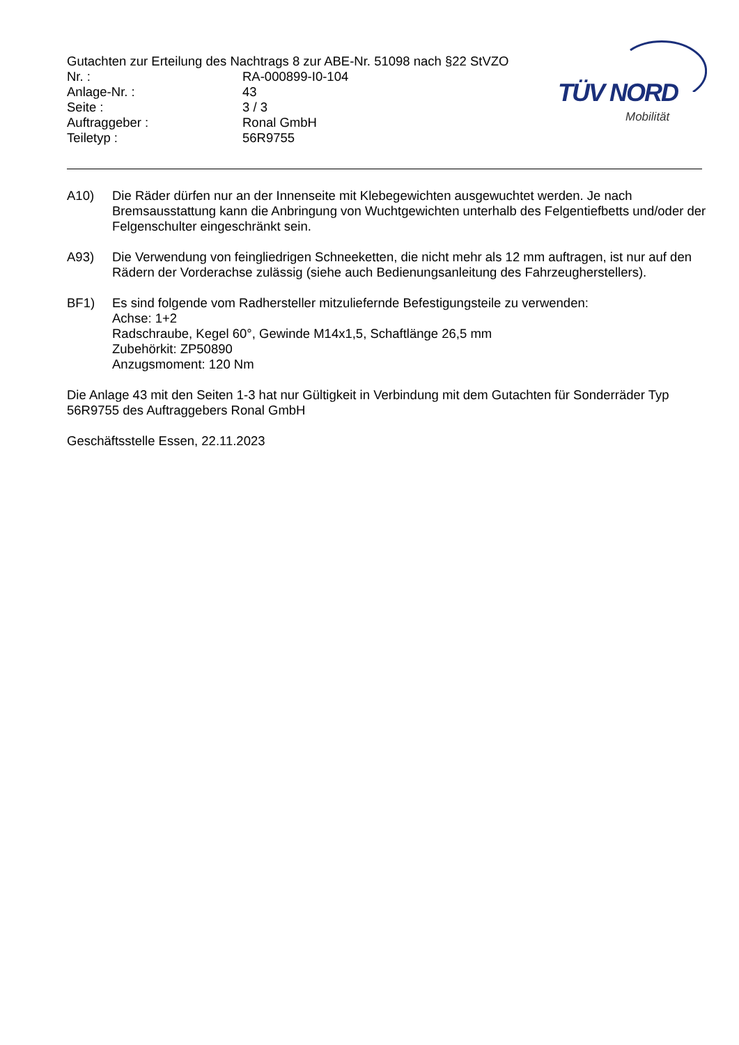Gutachten zur Erteilung des Nachtrags 8 zur ABE-Nr. 51098 nach §22 StVZO
Nr. : RA-000899-I0-104
Anlage-Nr. : 43
Seite : 3 / 3
Auftraggeber : Ronal GmbH
Teiletyp : 56R9755
TÜV NORD
Mobilität
A10) Die Räder dürfen nur an der Innenseite mit Klebegewichten ausgewuchtet werden. Je nach Bremsausstattung kann die Anbringung von Wuchtgewichten unterhalb des Felgentiefbetts und/oder der Felgenschulter eingeschränkt sein.
A93) Die Verwendung von feingliedrigen Schneeketten, die nicht mehr als 12 mm auftragen, ist nur auf den Rädern der Vorderachse zulässig (siehe auch Bedienungsanleitung des Fahrzeugherstellers).
BF1) Es sind folgende vom Radhersteller mitzuliefernde Befestigungsteile zu verwenden:
Achse: 1+2
Radschraube, Kegel 60°, Gewinde M14x1,5, Schaftlänge 26,5 mm
Zubehörkit: ZP50890
Anzugsmoment: 120 Nm
Die Anlage 43 mit den Seiten 1-3 hat nur Gültigkeit in Verbindung mit dem Gutachten für Sonderräder Typ 56R9755 des Auftraggebers Ronal GmbH
Geschäftsstelle Essen, 22.11.2023